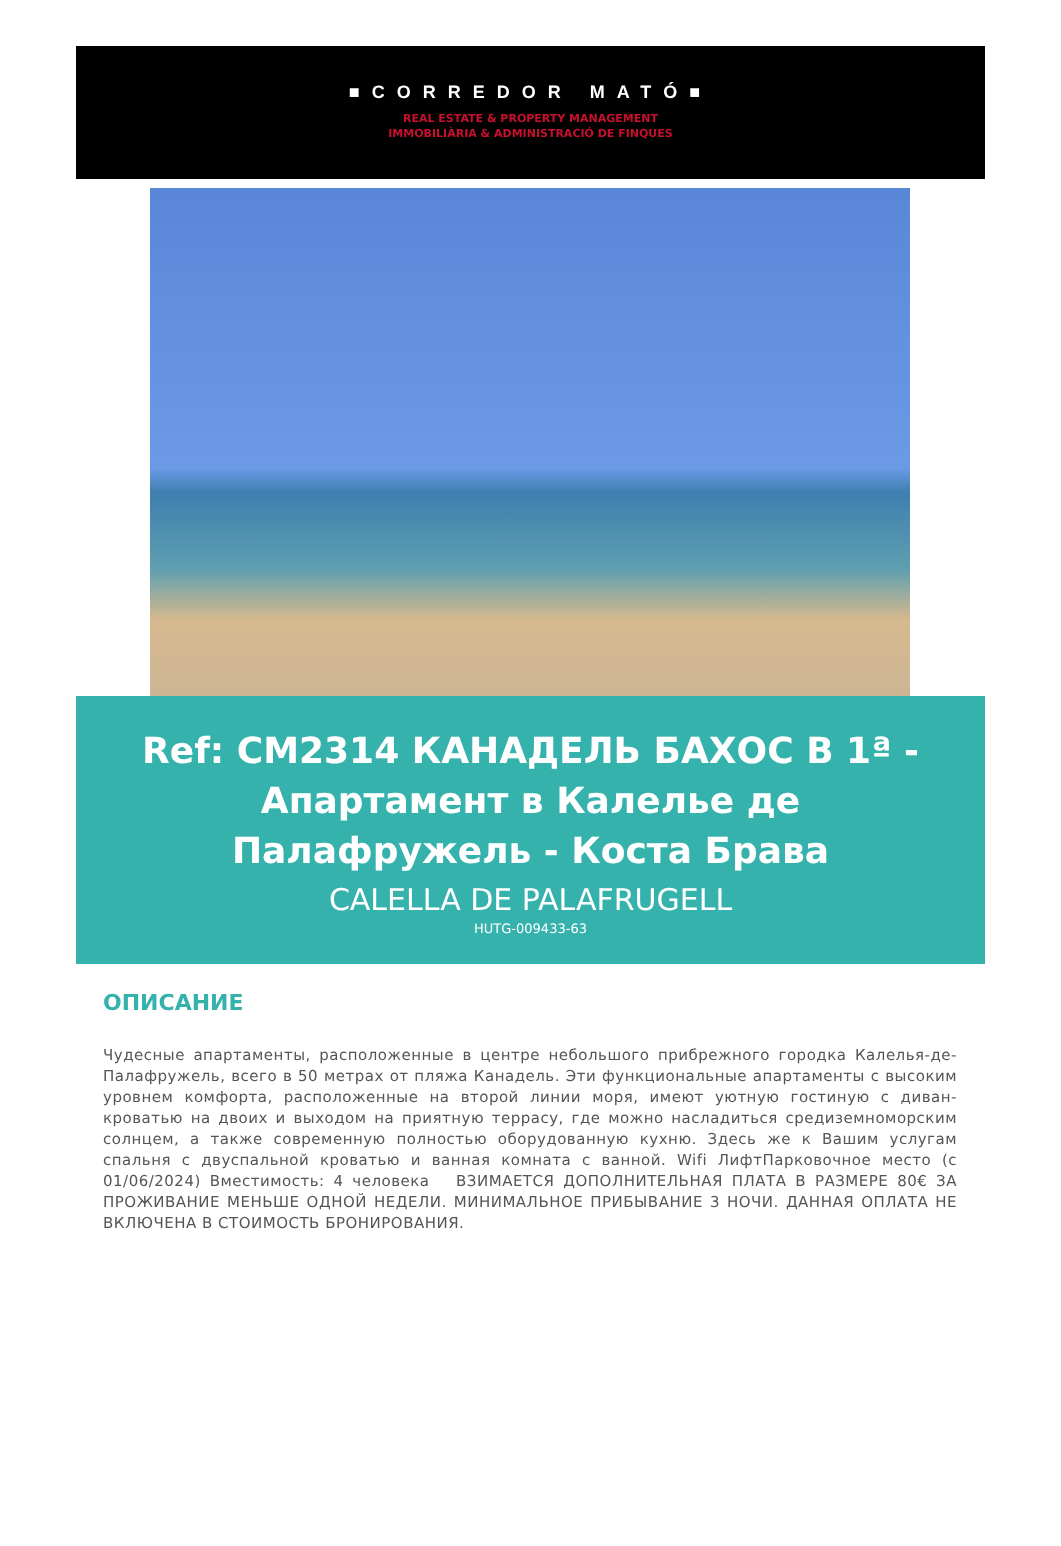■CORREDOR MATÓ■
REAL ESTATE & PROPERTY MANAGEMENT
IMMOBILIÀRIA & ADMINISTRACIÓ DE FINQUES
Ref: CM2314 КАНАДЕЛЬ БАХОС В 1ª - Апартамент в Калелье де Палафружель - Коста Брава
CALELLA DE PALAFRUGELL
HUTG-009433-63
ОПИСАНИЕ
Чудесные апартаменты, расположенные в центре небольшого прибрежного городка Калелья-де-Палафружель, всего в 50 метрах от пляжа Канадель. Эти функциональные апартаменты с высоким уровнем комфорта, расположенные на второй линии моря, имеют уютную гостиную с диван-кроватью на двоих и выходом на приятную террасу, где можно насладиться средиземноморским солнцем, а также современную полностью оборудованную кухню. Здесь же к Вашим услугам спальня с двуспальной кроватью и ванная комната с ванной. Wifi ЛифтПарковочное место (с 01/06/2024) Вместимость: 4 человека ВЗИМАЕТСЯ ДОПОЛНИТЕЛЬНАЯ ПЛАТА В РАЗМЕРЕ 80€ ЗА ПРОЖИВАНИЕ МЕНЬШЕ ОДНОЙ НЕДЕЛИ. МИНИМАЛЬНОЕ ПРИБЫВАНИЕ 3 НОЧИ. ДАННАЯ ОПЛАТА НЕ ВКЛЮЧЕНА В СТОИМОСТЬ БРОНИРОВАНИЯ.